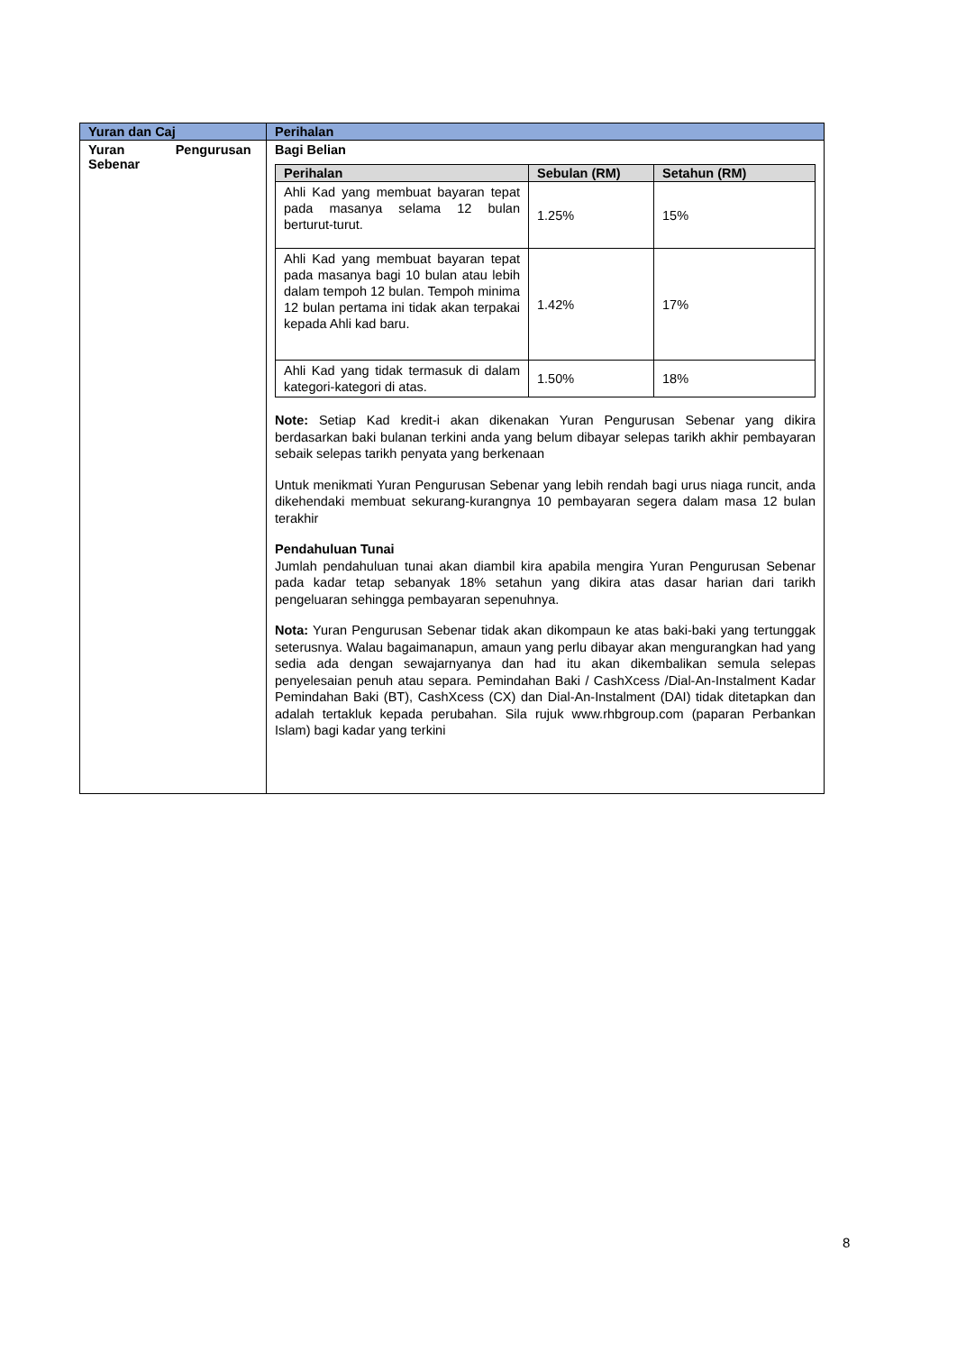| Yuran dan Caj | Perihalan |
| --- | --- |
| Yuran Pengurusan Sebenar | Bagi Belian / Perihalan / Sebulan (RM) / Setahun (RM) / / --- / --- / --- / / Ahli Kad yang membuat bayaran tepat pada masanya selama 12 bulan berturut-turut. / 1.25% / 15% / / Ahli Kad yang membuat bayaran tepat pada masanya bagi 10 bulan atau lebih dalam tempoh 12 bulan. Tempoh minima 12 bulan pertama ini tidak akan terpakai kepada Ahli kad baru. / 1.42% / 17% / / Ahli Kad yang tidak termasuk di dalam kategori-kategori di atas. / 1.50% / 18% / Note: Setiap Kad kredit-i akan dikenakan Yuran Pengurusan Sebenar yang dikira berdasarkan baki bulanan terkini anda yang belum dibayar selepas tarikh akhir pembayaran sebaik selepas tarikh penyata yang berkenaan Untuk menikmati Yuran Pengurusan Sebenar yang lebih rendah bagi urus niaga runcit, anda dikehendaki membuat sekurang-kurangnya 10 pembayaran segera dalam masa 12 bulan terakhir Pendahuluan Tunai Jumlah pendahuluan tunai akan diambil kira apabila mengira Yuran Pengurusan Sebenar pada kadar tetap sebanyak 18% setahun yang dikira atas dasar harian dari tarikh pengeluaran sehingga pembayaran sepenuhnya. Nota: Yuran Pengurusan Sebenar tidak akan dikompaun ke atas baki-baki yang tertunggak seterusnya. Walau bagaimanapun, amaun yang perlu dibayar akan mengurangkan had yang sedia ada dengan sewajarnyanya dan had itu akan dikembalikan semula selepas penyelesaian penuh atau separa. Pemindahan Baki / CashXcess /Dial-An-Instalment Kadar Pemindahan Baki (BT), CashXcess (CX) dan Dial-An-Instalment (DAI) tidak ditetapkan dan adalah tertakluk kepada perubahan. Sila rujuk www.rhbgroup.com (paparan Perbankan Islam) bagi kadar yang terkini |
8